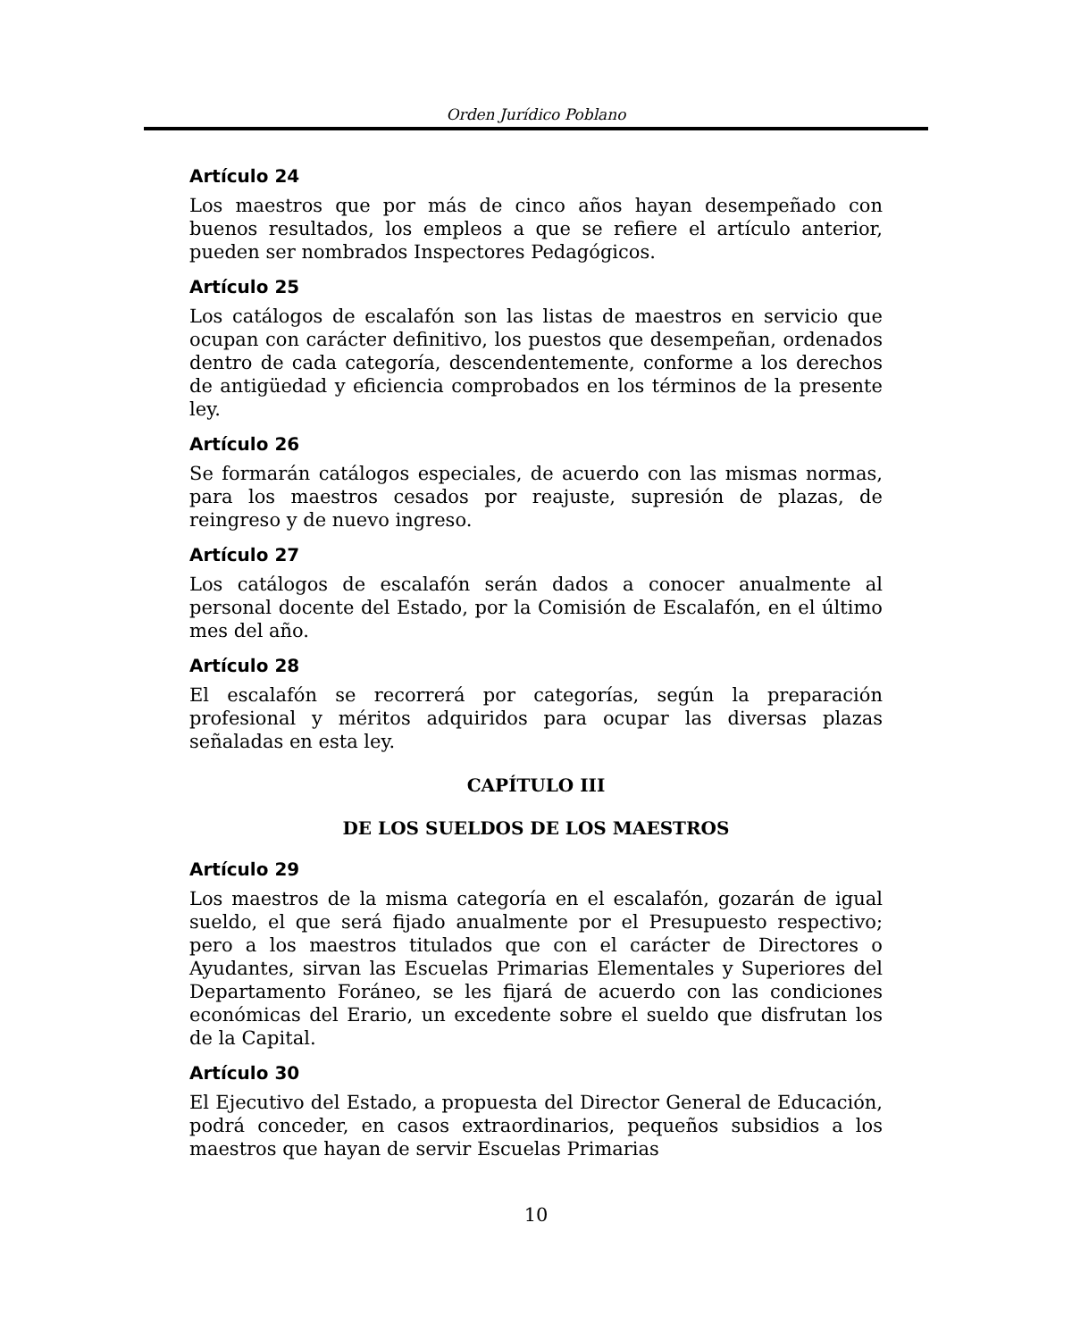Orden Jurídico Poblano
Artículo 24
Los maestros que por más de cinco años hayan desempeñado con buenos resultados, los empleos a que se refiere el artículo anterior, pueden ser nombrados Inspectores Pedagógicos.
Artículo 25
Los catálogos de escalafón son las listas de maestros en servicio que ocupan con carácter definitivo, los puestos que desempeñan, ordenados dentro de cada categoría, descendentemente, conforme a los derechos de antigüedad y eficiencia comprobados en los términos de la presente ley.
Artículo 26
Se formarán catálogos especiales, de acuerdo con las mismas normas, para los maestros cesados por reajuste, supresión de plazas, de reingreso y de nuevo ingreso.
Artículo 27
Los catálogos de escalafón serán dados a conocer anualmente al personal docente del Estado, por la Comisión de Escalafón, en el último mes del año.
Artículo 28
El escalafón se recorrerá por categorías, según la preparación profesional y méritos adquiridos para ocupar las diversas plazas señaladas en esta ley.
CAPÍTULO III
DE LOS SUELDOS DE LOS MAESTROS
Artículo 29
Los maestros de la misma categoría en el escalafón, gozarán de igual sueldo, el que será fijado anualmente por el Presupuesto respectivo; pero a los maestros titulados que con el carácter de Directores o Ayudantes, sirvan las Escuelas Primarias Elementales y Superiores del Departamento Foráneo, se les fijará de acuerdo con las condiciones económicas del Erario, un excedente sobre el sueldo que disfrutan los de la Capital.
Artículo 30
El Ejecutivo del Estado, a propuesta del Director General de Educación, podrá conceder, en casos extraordinarios, pequeños subsidios a los maestros que hayan de servir Escuelas Primarias
10